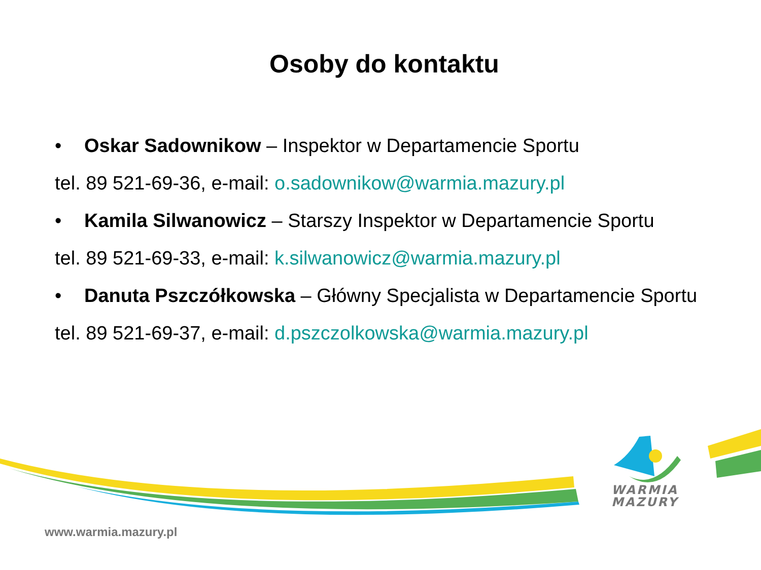Osoby do kontaktu
• Oskar Sadownikow – Inspektor w Departamencie Sportu
tel. 89 521-69-36, e-mail: o.sadownikow@warmia.mazury.pl
• Kamila Silwanowicz – Starszy Inspektor w Departamencie Sportu
tel. 89 521-69-33, e-mail: k.silwanowicz@warmia.mazury.pl
• Danuta Pszczółkowska – Główny Specjalista w Departamencie Sportu
tel. 89 521-69-37, e-mail: d.pszczolkowska@warmia.mazury.pl
WARMIA
MAZURY
www.warmia.mazury.pl